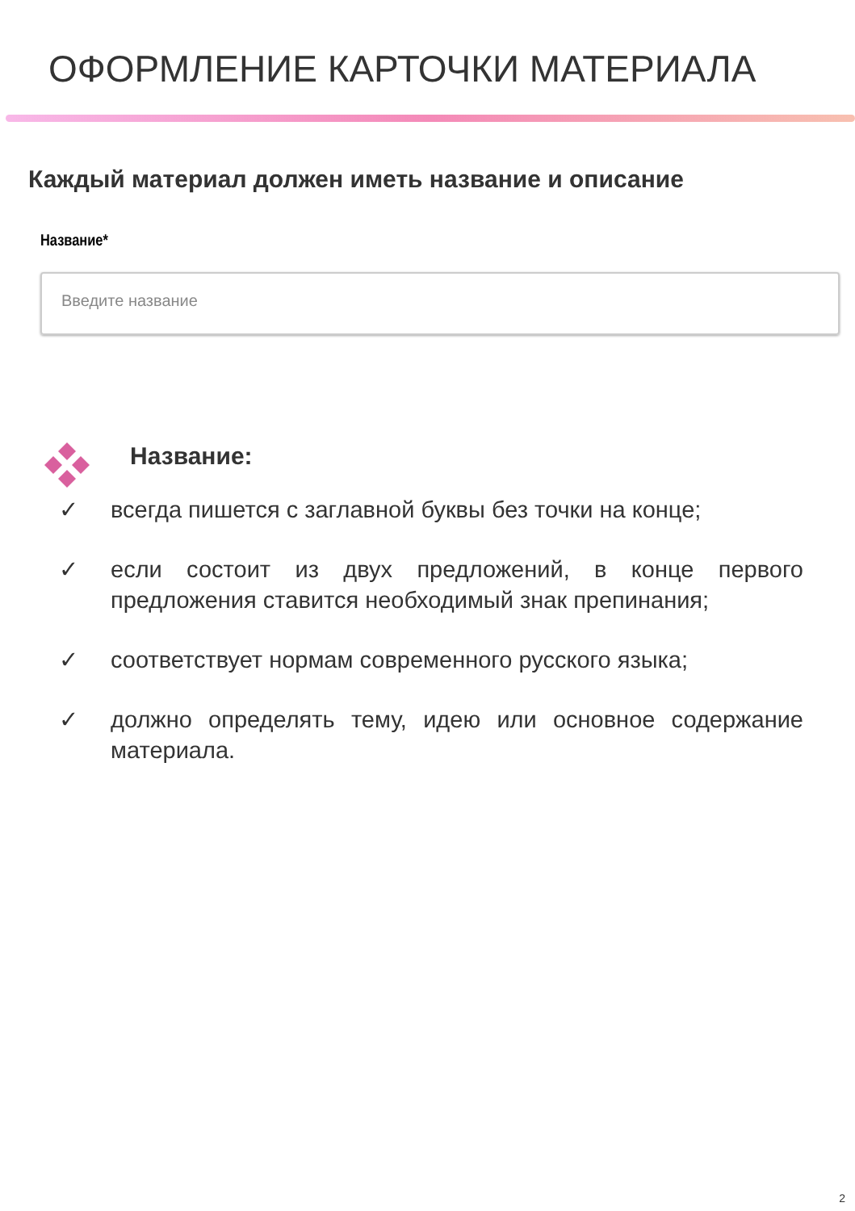ОФОРМЛЕНИЕ КАРТОЧКИ МАТЕРИАЛА
Каждый материал должен иметь название и описание
Название*
Введите название
Название:
✓ всегда пишется с заглавной буквы без точки на конце;
✓ если состоит из двух предложений, в конце первого предложения ставится необходимый знак препинания;
✓ соответствует нормам современного русского языка;
✓ должно определять тему, идею или основное содержание материала.
2